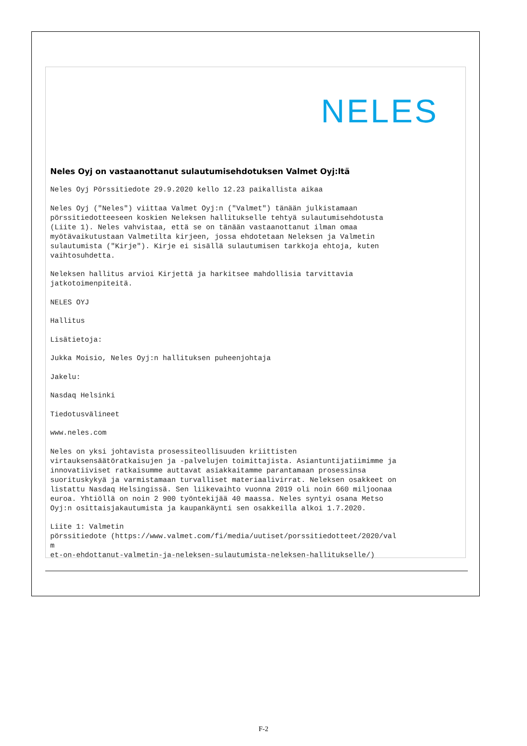NELES
Neles Oyj on vastaanottanut sulautumisehdotuksen Valmet Oyj:ltä
Neles Oyj Pörssitiedote 29.9.2020 kello 12.23 paikallista aikaa
Neles Oyj ("Neles") viittaa Valmet Oyj:n ("Valmet") tänään julkistamaan pörssitiedotteeseen koskien Neleksen hallitukselle tehtyä sulautumisehdotusta (Liite 1). Neles vahvistaa, että se on tänään vastaanottanut ilman omaa myötävaikutustaan Valmetilta kirjeen, jossa ehdotetaan Neleksen ja Valmetin sulautumista ("Kirje"). Kirje ei sisällä sulautumisen tarkkoja ehtoja, kuten vaihtosuhdetta.
Neleksen hallitus arvioi Kirjettä ja harkitsee mahdollisia tarvittavia jatkotoimenpiteitä.
NELES OYJ
Hallitus
Lisätietoja:
Jukka Moisio, Neles Oyj:n hallituksen puheenjohtaja
Jakelu:
Nasdaq Helsinki
Tiedotusvälineet
www.neles.com
Neles on yksi johtavista prosessiteollisuuden kriittisten virtauksensäätöratkaisujen ja -palvelujen toimittajista. Asiantuntijatiimimme ja innovatiiviset ratkaisumme auttavat asiakkaitamme parantamaan prosessinsa suorituskykyä ja varmistamaan turvalliset materiaalivirrat. Neleksen osakkeet on listattu Nasdaq Helsingissä. Sen liikevaihto vuonna 2019 oli noin 660 miljoonaa euroa. Yhtiöllä on noin 2 900 työntekijää 40 maassa. Neles syntyi osana Metso Oyj:n osittaisjakautumista ja kaupankäynti sen osakkeilla alkoi 1.7.2020.
Liite 1: Valmetin pörssitiedote (https://www.valmet.com/fi/media/uutiset/porssitiedotteet/2020/val m et-on-ehdottanut-valmetin-ja-neleksen-sulautumista-neleksen-hallitukselle/)
F-2